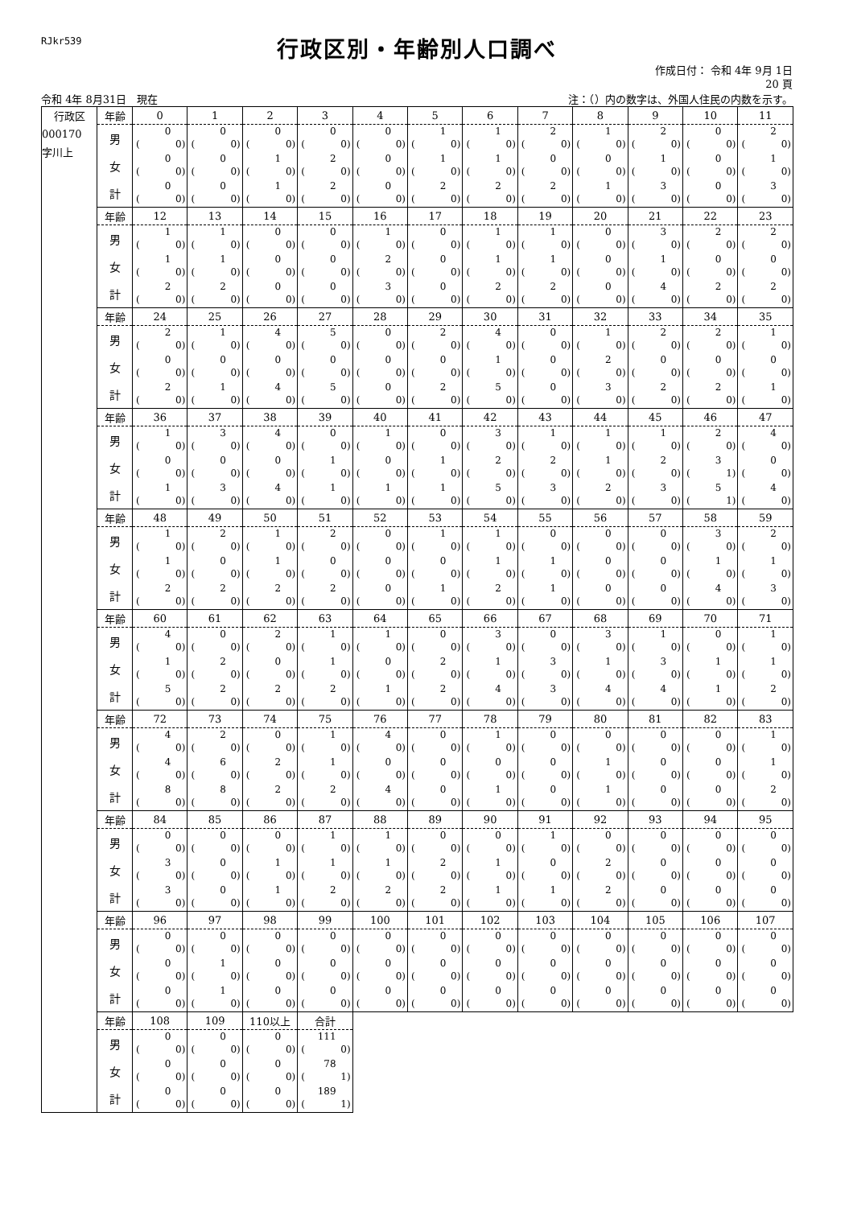RJkr539
行政区別・年齢別人口調べ
作成日付： 令和 4年 9月 1日
20 頁
令和 4年 8月31日　現在 注：（）内の数字は、外国人住民の内数を示す。
| 行政区 | 年齢 | 0 | 1 | 2 | 3 | 4 | 5 | 6 | 7 | 8 | 9 | 10 | 11 |
| --- | --- | --- | --- | --- | --- | --- | --- | --- | --- | --- | --- | --- | --- |
| 000170 字川上 | 男 | 0 ( 0) | 0 ( 0) | 0 ( 0) | 0 ( 0) | 0 ( 0) | 1 ( 0) | 1 ( 0) | 2 ( 0) | 1 ( 0) | 2 ( 0) | 0 ( 0) | 2 ( 0) |
| | 女 | 0 ( 0) | 0 ( 0) | 1 ( 0) | 2 ( 0) | 0 ( 0) | 1 ( 0) | 1 ( 0) | 0 ( 0) | 0 ( 0) | 1 ( 0) | 0 ( 0) | 1 ( 0) |
| | 計 | 0 ( 0) | 0 ( 0) | 1 ( 0) | 2 ( 0) | 0 ( 0) | 2 ( 0) | 2 ( 0) | 2 ( 0) | 1 ( 0) | 3 ( 0) | 0 ( 0) | 3 ( 0) |
| | 年齢 | 12 | 13 | 14 | 15 | 16 | 17 | 18 | 19 | 20 | 21 | 22 | 23 |
| | 男 | 1 ( 0) | 1 ( 0) | 0 ( 0) | 0 ( 0) | 1 ( 0) | 0 ( 0) | 1 ( 0) | 1 ( 0) | 0 ( 0) | 3 ( 0) | 2 ( 0) | 2 ( 0) |
| | 女 | 1 ( 0) | 1 ( 0) | 0 ( 0) | 0 ( 0) | 2 ( 0) | 0 ( 0) | 1 ( 0) | 1 ( 0) | 0 ( 0) | 1 ( 0) | 0 ( 0) | 0 ( 0) |
| | 計 | 2 ( 0) | 2 ( 0) | 0 ( 0) | 0 ( 0) | 3 ( 0) | 0 ( 0) | 2 ( 0) | 2 ( 0) | 0 ( 0) | 4 ( 0) | 2 ( 0) | 2 ( 0) |
| | 年齢 | 24 | 25 | 26 | 27 | 28 | 29 | 30 | 31 | 32 | 33 | 34 | 35 |
| | 男 | 2 ( 0) | 1 ( 0) | 4 ( 0) | 5 ( 0) | 0 ( 0) | 2 ( 0) | 4 ( 0) | 0 ( 0) | 1 ( 0) | 2 ( 0) | 2 ( 0) | 1 ( 0) |
| | 女 | 0 ( 0) | 0 ( 0) | 0 ( 0) | 0 ( 0) | 0 ( 0) | 0 ( 0) | 1 ( 0) | 0 ( 0) | 2 ( 0) | 0 ( 0) | 0 ( 0) | 0 ( 0) |
| | 計 | 2 ( 0) | 1 ( 0) | 4 ( 0) | 5 ( 0) | 0 ( 0) | 2 ( 0) | 5 ( 0) | 0 ( 0) | 3 ( 0) | 2 ( 0) | 2 ( 0) | 1 ( 0) |
| | 年齢 | 36 | 37 | 38 | 39 | 40 | 41 | 42 | 43 | 44 | 45 | 46 | 47 |
| | 男 | 1 ( 0) | 3 ( 0) | 4 ( 0) | 0 ( 0) | 1 ( 0) | 0 ( 0) | 3 ( 0) | 1 ( 0) | 1 ( 0) | 1 ( 0) | 2 ( 0) | 4 ( 0) |
| | 女 | 0 ( 0) | 0 ( 0) | 0 ( 0) | 1 ( 0) | 0 ( 0) | 1 ( 0) | 2 ( 0) | 2 ( 0) | 1 ( 0) | 2 ( 0) | 3 ( 1) | 0 ( 0) |
| | 計 | 1 ( 0) | 3 ( 0) | 4 ( 0) | 1 ( 0) | 1 ( 0) | 1 ( 0) | 5 ( 0) | 3 ( 0) | 2 ( 0) | 3 ( 0) | 5 ( 1) | 4 ( 0) |
| | 年齢 | 48 | 49 | 50 | 51 | 52 | 53 | 54 | 55 | 56 | 57 | 58 | 59 |
| | 男 | 1 ( 0) | 2 ( 0) | 1 ( 0) | 2 ( 0) | 0 ( 0) | 1 ( 0) | 1 ( 0) | 0 ( 0) | 0 ( 0) | 0 ( 0) | 3 ( 0) | 2 ( 0) |
| | 女 | 1 ( 0) | 0 ( 0) | 1 ( 0) | 0 ( 0) | 0 ( 0) | 0 ( 0) | 1 ( 0) | 1 ( 0) | 0 ( 0) | 0 ( 0) | 1 ( 0) | 1 ( 0) |
| | 計 | 2 ( 0) | 2 ( 0) | 2 ( 0) | 2 ( 0) | 0 ( 0) | 1 ( 0) | 2 ( 0) | 1 ( 0) | 0 ( 0) | 0 ( 0) | 4 ( 0) | 3 ( 0) |
| | 年齢 | 60 | 61 | 62 | 63 | 64 | 65 | 66 | 67 | 68 | 69 | 70 | 71 |
| | 男 | 4 ( 0) | 0 ( 0) | 2 ( 0) | 1 ( 0) | 1 ( 0) | 0 ( 0) | 3 ( 0) | 0 ( 0) | 3 ( 0) | 1 ( 0) | 0 ( 0) | 1 ( 0) |
| | 女 | 1 ( 0) | 2 ( 0) | 0 ( 0) | 1 ( 0) | 0 ( 0) | 2 ( 0) | 1 ( 0) | 3 ( 0) | 1 ( 0) | 3 ( 0) | 1 ( 0) | 1 ( 0) |
| | 計 | 5 ( 0) | 2 ( 0) | 2 ( 0) | 2 ( 0) | 1 ( 0) | 2 ( 0) | 4 ( 0) | 3 ( 0) | 4 ( 0) | 4 ( 0) | 1 ( 0) | 2 ( 0) |
| | 年齢 | 72 | 73 | 74 | 75 | 76 | 77 | 78 | 79 | 80 | 81 | 82 | 83 |
| | 男 | 4 ( 0) | 2 ( 0) | 0 ( 0) | 1 ( 0) | 4 ( 0) | 0 ( 0) | 1 ( 0) | 0 ( 0) | 0 ( 0) | 0 ( 0) | 0 ( 0) | 1 ( 0) |
| | 女 | 4 ( 0) | 6 ( 0) | 2 ( 0) | 1 ( 0) | 0 ( 0) | 0 ( 0) | 0 ( 0) | 0 ( 0) | 1 ( 0) | 0 ( 0) | 0 ( 0) | 1 ( 0) |
| | 計 | 8 ( 0) | 8 ( 0) | 2 ( 0) | 2 ( 0) | 4 ( 0) | 0 ( 0) | 1 ( 0) | 0 ( 0) | 1 ( 0) | 0 ( 0) | 0 ( 0) | 2 ( 0) |
| | 年齢 | 84 | 85 | 86 | 87 | 88 | 89 | 90 | 91 | 92 | 93 | 94 | 95 |
| | 男 | 0 ( 0) | 0 ( 0) | 0 ( 0) | 1 ( 0) | 1 ( 0) | 0 ( 0) | 0 ( 0) | 1 ( 0) | 0 ( 0) | 0 ( 0) | 0 ( 0) | 0 ( 0) |
| | 女 | 3 ( 0) | 0 ( 0) | 1 ( 0) | 1 ( 0) | 1 ( 0) | 2 ( 0) | 1 ( 0) | 0 ( 0) | 2 ( 0) | 0 ( 0) | 0 ( 0) | 0 ( 0) |
| | 計 | 3 ( 0) | 0 ( 0) | 1 ( 0) | 2 ( 0) | 2 ( 0) | 2 ( 0) | 1 ( 0) | 1 ( 0) | 2 ( 0) | 0 ( 0) | 0 ( 0) | 0 ( 0) |
| | 年齢 | 96 | 97 | 98 | 99 | 100 | 101 | 102 | 103 | 104 | 105 | 106 | 107 |
| | 男 | 0 ( 0) | 0 ( 0) | 0 ( 0) | 0 ( 0) | 0 ( 0) | 0 ( 0) | 0 ( 0) | 0 ( 0) | 0 ( 0) | 0 ( 0) | 0 ( 0) | 0 ( 0) |
| | 女 | 0 ( 0) | 1 ( 0) | 0 ( 0) | 0 ( 0) | 0 ( 0) | 0 ( 0) | 0 ( 0) | 0 ( 0) | 0 ( 0) | 0 ( 0) | 0 ( 0) | 0 ( 0) |
| | 計 | 0 ( 0) | 1 ( 0) | 0 ( 0) | 0 ( 0) | 0 ( 0) | 0 ( 0) | 0 ( 0) | 0 ( 0) | 0 ( 0) | 0 ( 0) | 0 ( 0) | 0 ( 0) |
| | 年齢 | 108 | 109 | 110以上 | 合計 | | | | | | | | |
| | 男 | 0 ( 0) | 0 ( 0) | 0 ( 0) | 111 ( 0) | | | | | | | | |
| | 女 | 0 ( 0) | 0 ( 0) | 0 ( 0) | 78 ( 1) | | | | | | | | |
| | 計 | 0 ( 0) | 0 ( 0) | 0 ( 0) | 189 ( 1) | | | | | | | | |